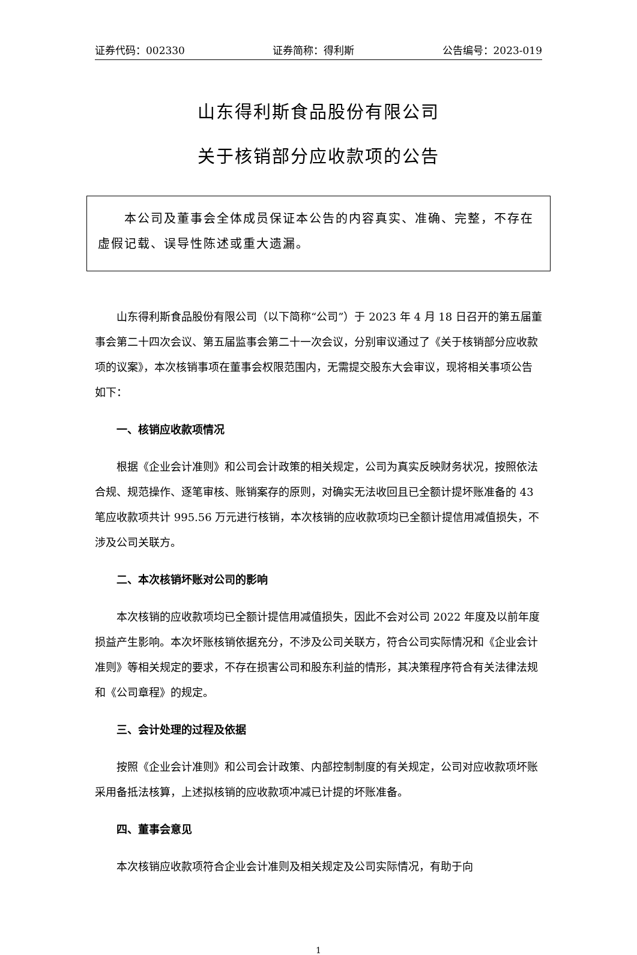证券代码：002330 证券简称：得利斯 公告编号：2023-019
山东得利斯食品股份有限公司
关于核销部分应收款项的公告
　　本公司及董事会全体成员保证本公告的内容真实、准确、完整，不存在虚假记载、误导性陈述或重大遗漏。
山东得利斯食品股份有限公司（以下简称“公司”）于 2023 年 4 月 18 日召开的第五届董事会第二十四次会议、第五届监事会第二十一次会议，分别审议通过了《关于核销部分应收款项的议案》，本次核销事项在董事会权限范围内，无需提交股东大会审议，现将相关事项公告如下：
一、核销应收款项情况
根据《企业会计准则》和公司会计政策的相关规定，公司为真实反映财务状况，按照依法合规、规范操作、逐笔审核、账销案存的原则，对确实无法收回且已全额计提坏账准备的 43 笔应收款项共计 995.56 万元进行核销，本次核销的应收款项均已全额计提信用减值损失，不涉及公司关联方。
二、本次核销坏账对公司的影响
本次核销的应收款项均已全额计提信用减值损失，因此不会对公司 2022 年度及以前年度损益产生影响。本次坏账核销依据充分，不涉及公司关联方，符合公司实际情况和《企业会计准则》等相关规定的要求，不存在损害公司和股东利益的情形，其决策程序符合有关法律法规和《公司章程》的规定。
三、会计处理的过程及依据
按照《企业会计准则》和公司会计政策、内部控制制度的有关规定，公司对应收款项坏账采用备抵法核算，上述拟核销的应收款项冲减已计提的坏账准备。
四、董事会意见
本次核销应收款项符合企业会计准则及相关规定及公司实际情况，有助于向
1